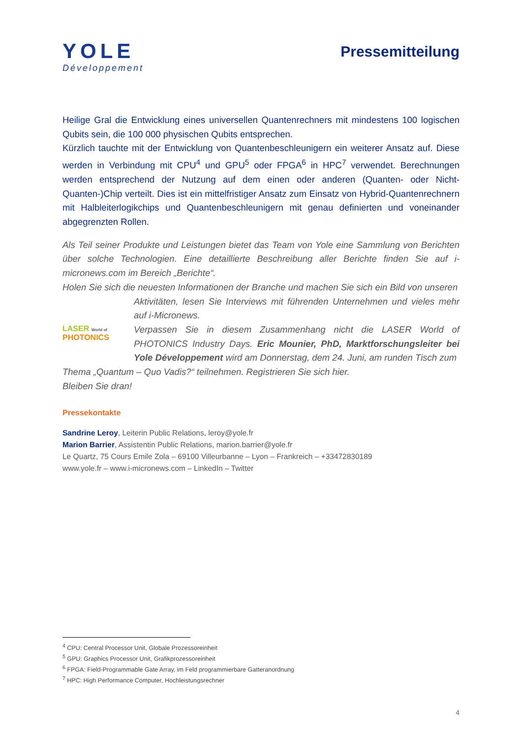YOLE
Développement
Pressemitteilung
Heilige Gral die Entwicklung eines universellen Quantenrechners mit mindestens 100 logischen Qubits sein, die 100 000 physischen Qubits entsprechen.
Kürzlich tauchte mit der Entwicklung von Quantenbeschleunigern ein weiterer Ansatz auf. Diese werden in Verbindung mit CPU<sup>4</sup> und GPU<sup>5</sup> oder FPGA<sup>6</sup> in HPC<sup>7</sup> verwendet. Berechnungen werden entsprechend der Nutzung auf dem einen oder anderen (Quanten- oder Nicht-Quanten-)Chip verteilt. Dies ist ein mittelfristiger Ansatz zum Einsatz von Hybrid-Quantenrechnern mit Halbleiterlogikchips und Quantenbeschleunigern mit genau definierten und voneinander abgegrenzten Rollen.
Als Teil seiner Produkte und Leistungen bietet das Team von Yole eine Sammlung von Berichten über solche Technologien. Eine detaillierte Beschreibung aller Berichte finden Sie auf i-micronews.com im Bereich „Berichte“.
Holen Sie sich die neuesten Informationen der Branche und machen Sie sich ein Bild von unseren
LASER World of
PHOTONICS
Aktivitäten, lesen Sie Interviews mit führenden Unternehmen und vieles mehr auf i-Micronews.
Verpassen Sie in diesem Zusammenhang nicht die LASER World of PHOTONICS Industry Days. Eric Mounier, PhD, Marktforschungsleiter bei Yole Développement wird am Donnerstag, dem 24. Juni, am runden Tisch zum
Thema „Quantum – Quo Vadis?“ teilnehmen. Registrieren Sie sich hier.
Bleiben Sie dran!
Pressekontakte
Sandrine Leroy, Leiterin Public Relations, leroy@yole.fr
Marion Barrier, Assistentin Public Relations, marion.barrier@yole.fr
Le Quartz, 75 Cours Emile Zola – 69100 Villeurbanne – Lyon – Frankreich – +33472830189
www.yole.fr – www.i-micronews.com – LinkedIn – Twitter
<sup>4</sup> CPU: Central Processor Unit, Globale Prozessoreinheit
<sup>5</sup> GPU: Graphics Processor Unit, Grafikprozessoreinheit
<sup>6</sup> FPGA: Field-Programmable Gate Array, im Feld programmierbare Gatteranordnung
<sup>7</sup> HPC: High Performance Computer, Hochleistungsrechner
4